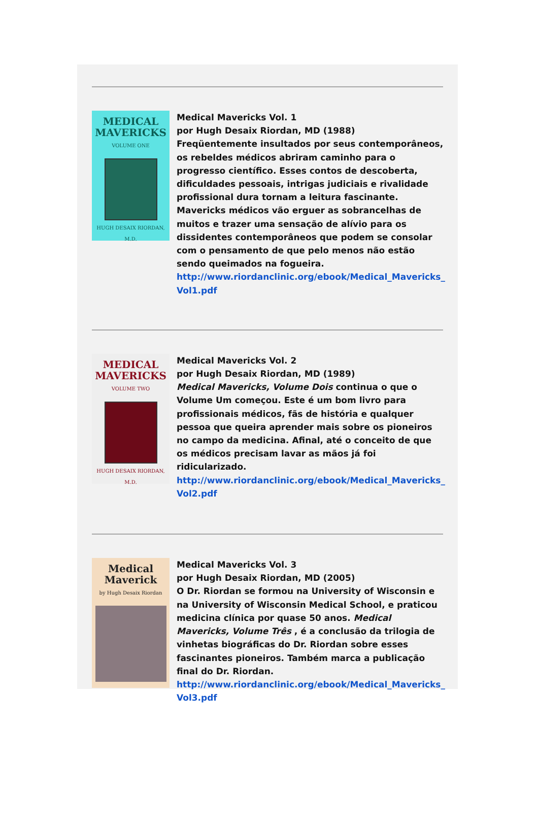MEDICAL MAVERICKS
VOLUME ONE
HUGH DESAIX RIORDAN, M.D.
Medical Mavericks Vol. 1
por Hugh Desaix Riordan, MD (1988)
Freqüentemente insultados por seus contemporâneos, os rebeldes médicos abriram caminho para o progresso científico. Esses contos de descoberta, dificuldades pessoais, intrigas judiciais e rivalidade profissional dura tornam a leitura fascinante. Mavericks médicos vão erguer as sobrancelhas de muitos e trazer uma sensação de alívio para os dissidentes contemporâneos que podem se consolar com o pensamento de que pelo menos não estão sendo queimados na fogueira.
http://www.riordanclinic.org/ebook/Medical_Mavericks_ Vol1.pdf
MEDICAL MAVERICKS
VOLUME TWO
HUGH DESAIX RIORDAN, M.D.
Medical Mavericks Vol. 2
por Hugh Desaix Riordan, MD (1989)
Medical Mavericks, Volume Dois continua o que o Volume Um começou. Este é um bom livro para profissionais médicos, fãs de história e qualquer pessoa que queira aprender mais sobre os pioneiros no campo da medicina. Afinal, até o conceito de que os médicos precisam lavar as mãos já foi ridicularizado.
http://www.riordanclinic.org/ebook/Medical_Mavericks_ Vol2.pdf
Medical Maverick
by Hugh Desaix Riordan
Medical Mavericks Vol. 3
por Hugh Desaix Riordan, MD (2005)
O Dr. Riordan se formou na University of Wisconsin e na University of Wisconsin Medical School, e praticou medicina clínica por quase 50 anos. Medical Mavericks, Volume Três , é a conclusão da trilogia de vinhetas biográficas do Dr. Riordan sobre esses fascinantes pioneiros. Também marca a publicação final do Dr. Riordan.
http://www.riordanclinic.org/ebook/Medical_Mavericks_ Vol3.pdf